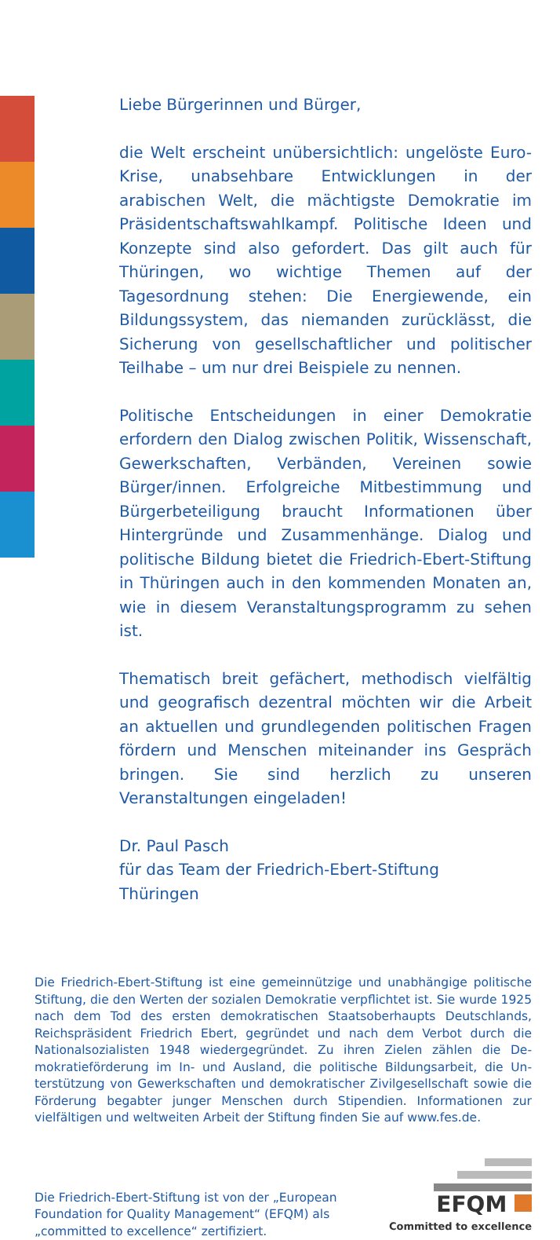Liebe Bürgerinnen und Bürger,
die Welt erscheint unübersichtlich: ungelöste Euro-Krise, unabsehbare Entwicklungen in der arabischen Welt, die mächtigste Demokratie im Präsidentschafts­wahlkampf. Politische Ideen und Konzepte sind also gefordert. Das gilt auch für Thüringen, wo wichtige Themen auf der Tagesordnung stehen: Die Energie­wende, ein Bildungssystem, das niemanden zurück­lässt, die Sicherung von gesellschaftlicher und politi­scher Teilhabe – um nur drei Beispiele zu nennen.
Politische Entscheidungen in einer Demokratie erfor­dern den Dialog zwischen Politik, Wissenschaft, Ge­werkschaften, Verbänden, Vereinen sowie Bürger/innen. Erfolgreiche Mitbestimmung und Bürgerbetei­ligung braucht Informationen über Hintergründe und Zusammenhänge. Dialog und politische Bildung bietet die Friedrich-Ebert-Stiftung in Thüringen auch in den kommenden Monaten an, wie in diesem Veranstal­tungsprogramm zu sehen ist.
Thematisch breit gefächert, methodisch vielfältig und geografisch dezentral möchten wir die Arbeit an aktu­ellen und grundlegenden politischen Fragen fördern und Menschen miteinander ins Gespräch bringen. Sie sind herzlich zu unseren Veranstaltungen eingeladen!
Dr. Paul Pasch
für das Team der Friedrich-Ebert-Stiftung
Thüringen
Die Friedrich-Ebert-Stiftung ist eine gemeinnützige und unabhängige politische Stiftung, die den Werten der sozialen Demokratie verpflichtet ist. Sie wurde 1925 nach dem Tod des ersten demokratischen Staatsoberhaupts Deutsch­lands, Reichspräsident Friedrich Ebert, gegründet und nach dem Verbot durch die Nationalsozialisten 1948 wiedergegründet. Zu ihren Zielen zählen die De­mokratieförderung im In- und Ausland, die politische Bildungsarbeit, die Un­terstützung von Gewerkschaften und demokratischer Zivilgesellschaft sowie die Förderung begabter junger Menschen durch Stipendien. Informationen zur vielfältigen und weltweiten Arbeit der Stiftung finden Sie auf www.fes.de.
Die Friedrich-Ebert-Stiftung ist von der „European
Foundation for Quality Management“ (EFQM) als
„committed to excellence“ zertifiziert.
EFQM
Committed to excellence